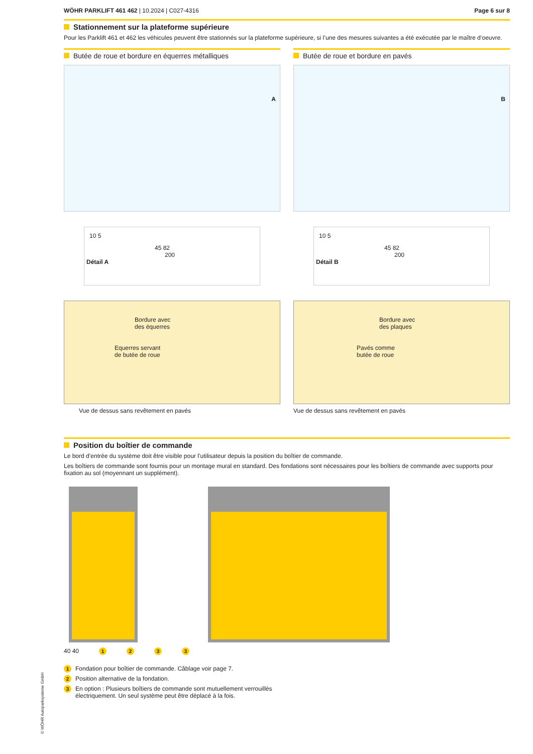WÖHR PARKLIFT 461 462 | 10.2024 | C027-4316
Page 6 sur 8
Stationnement sur la plateforme supérieure
Pour les Parklift 461 et 462 les véhicules peuvent être stationnés sur la plateforme supérieure, si l’une des mesures suivantes a été exécutée par le maître d‘oeuvre.
Butée de roue et bordure en équerres métalliques
A
10 5
45 82
200
Détail A
Bordure avec
des équerres
Equerres servant
de butée de roue
Vue de dessus sans revêtement en pavés
Butée de roue et bordure en pavés
B
10 5
45 82
200
Détail B
Bordure avec
des plaques
Pavés comme
butée de roue
Vue de dessus sans revêtement en pavés
Position du boîtier de commande
Le bord d’entrée du système doit être visible pour l’utilisateur depuis la position du boîtier de commande.
Les boîtiers de commande sont fournis pour un montage mural en standard. Des fondations sont nécessaires pour les boîtiers de commande avec supports pour fixation au sol (moyennant un supplément).
40 40 1233
1 Fondation pour boîtier de commande. Câblage voir page 7.
2 Position alternative de la fondation.
3 En option : Plusieurs boîtiers de commande sont mutuellement verrouillés
électriquement. Un seul système peut être déplacé à la fois.
© WÖHR Autoparksysteme GmbH